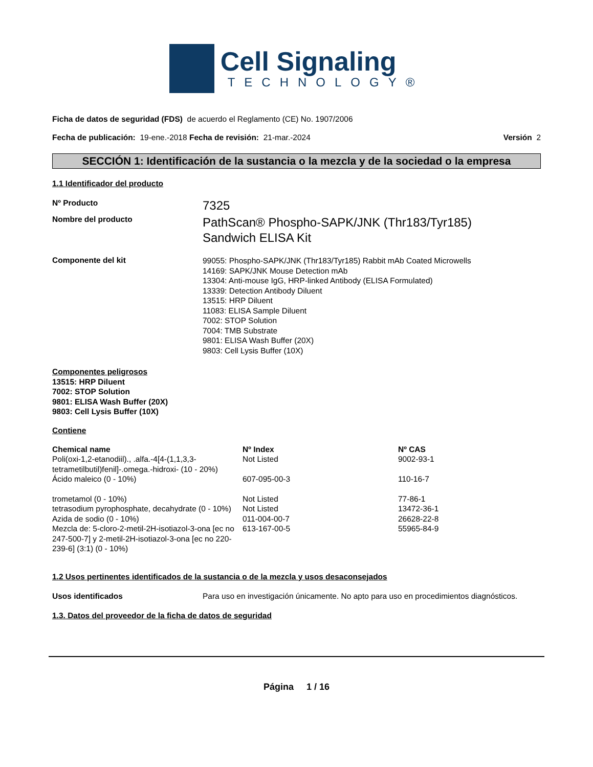Cell Signaling
TECHNOLOGY®
Ficha de datos de seguridad (FDS) de acuerdo el Reglamento (CE) No. 1907/2006
Fecha de publicación: 19-ene.-2018 Fecha de revisión: 21-mar.-2024 Versión 2
SECCIÓN 1: Identificación de la sustancia o la mezcla y de la sociedad o la empresa
1.1 Identificador del producto
Nº Producto
7325
Nombre del producto
PathScan® Phospho-SAPK/JNK (Thr183/Tyr185)
Sandwich ELISA Kit
Componente del kit
99055: Phospho-SAPK/JNK (Thr183/Tyr185) Rabbit mAb Coated Microwells
14169: SAPK/JNK Mouse Detection mAb
13304: Anti-mouse IgG, HRP-linked Antibody (ELISA Formulated)
13339: Detection Antibody Diluent
13515: HRP Diluent
11083: ELISA Sample Diluent
7002: STOP Solution
7004: TMB Substrate
9801: ELISA Wash Buffer (20X)
9803: Cell Lysis Buffer (10X)
Componentes peligrosos
13515: HRP Diluent
7002: STOP Solution
9801: ELISA Wash Buffer (20X)
9803: Cell Lysis Buffer (10X)
Contiene
| Chemical name | Nº Index | Nº CAS |
| --- | --- | --- |
| Poli(oxi-1,2-etanodiil)., .alfa.-4[4-(1,1,3,3-tetrametilbutil)fenil]-.omega.-hidroxi- (10 - 20%) | Not Listed | 9002-93-1 |
| Ácido maleico (0 - 10%) | 607-095-00-3 | 110-16-7 |
| trometamol (0 - 10%) | Not Listed | 77-86-1 |
| tetrasodium pyrophosphate, decahydrate (0 - 10%) | Not Listed | 13472-36-1 |
| Azida de sodio (0 - 10%) | 011-004-00-7 | 26628-22-8 |
| Mezcla de: 5-cloro-2-metil-2H-isotiazol-3-ona [ec no 247-500-7] y 2-metil-2H-isotiazol-3-ona [ec no 220-239-6] (3:1) (0 - 10%) | 613-167-00-5 | 55965-84-9 |
1.2 Usos pertinentes identificados de la sustancia o de la mezcla y usos desaconsejados
Usos identificados Para uso en investigación únicamente. No apto para uso en procedimientos diagnósticos.
1.3. Datos del proveedor de la ficha de datos de seguridad
Página 1 / 16